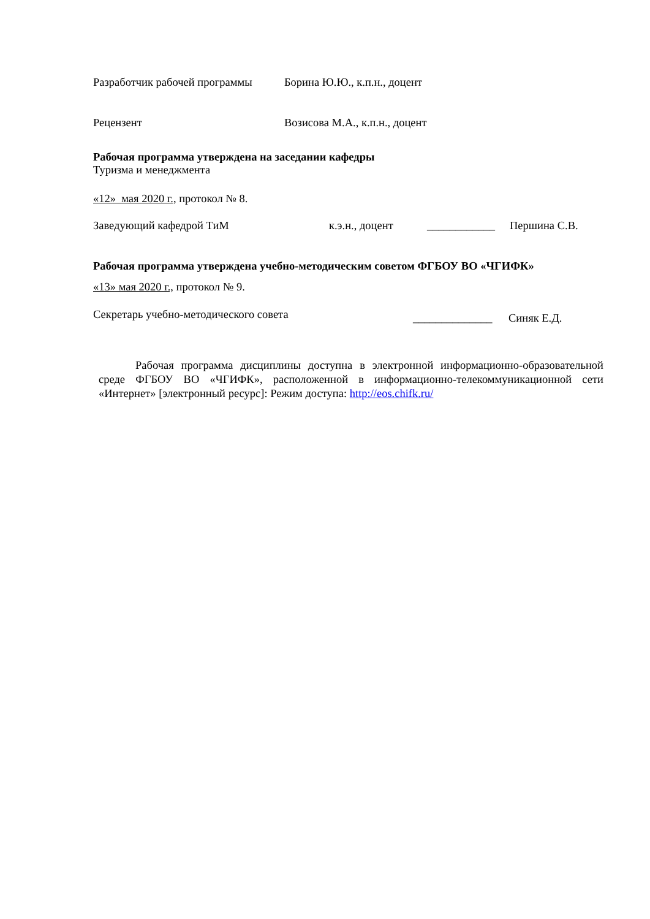Разработчик рабочей программы Борина Ю.Ю., к.п.н., доцент
Рецензент Возисова М.А., к.п.н., доцент
Рабочая программа утверждена на заседании кафедры
Туризма и менеджмента
«12» мая 2020 г., протокол № 8.
Заведующий кафедрой ТиМ к.э.н., доцент ____________ Першина С.В.
Рабочая программа утверждена учебно-методическим советом ФГБОУ ВО «ЧГИФК»
«13» мая 2020 г., протокол № 9.
Секретарь учебно-методического совета ______________ Синяк Е.Д.
Рабочая программа дисциплины доступна в электронной информационно-образовательной среде ФГБОУ ВО «ЧГИФК», расположенной в информационно-телекоммуникационной сети «Интернет» [электронный ресурс]: Режим доступа: http://eos.chifk.ru/